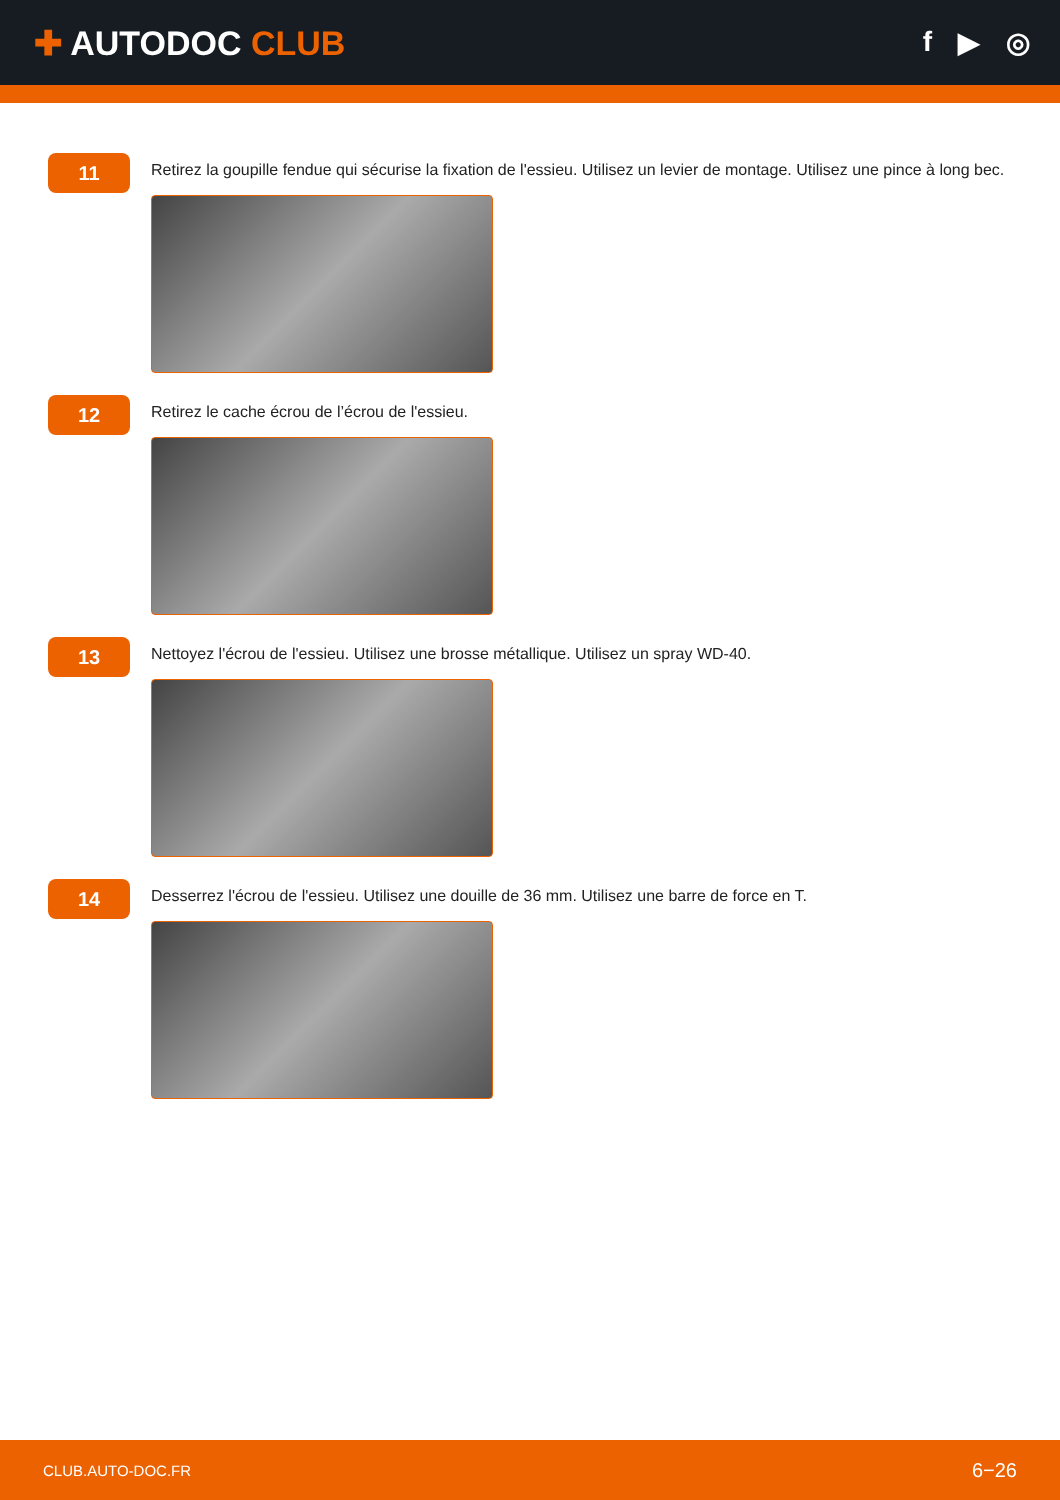✚ AUTODOC CLUB
f ▶ ◎
11
Retirez la goupille fendue qui sécurise la fixation de l'essieu. Utilisez un levier de montage. Utilisez une pince à long bec.
12
Retirez le cache écrou de l’écrou de l'essieu.
13
Nettoyez l'écrou de l'essieu. Utilisez une brosse métallique. Utilisez un spray WD-40.
14
Desserrez l'écrou de l'essieu. Utilisez une douille de 36 mm. Utilisez une barre de force en T.
CLUB.AUTO-DOC.FR 6−26